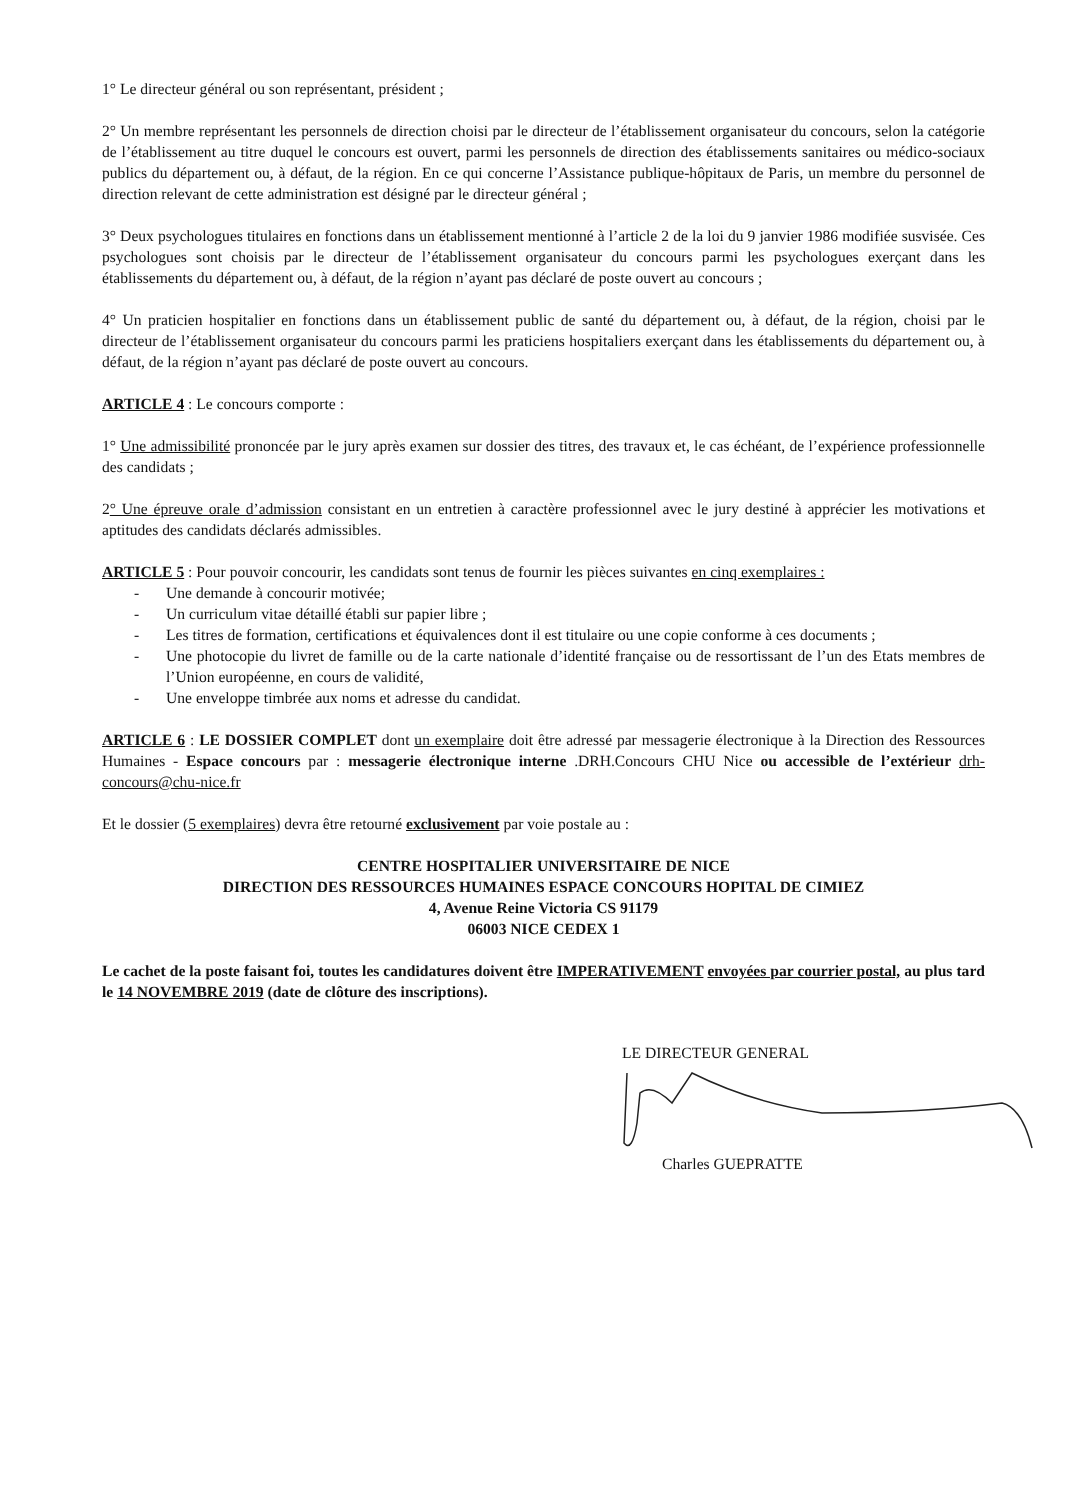1° Le directeur général ou son représentant, président ;
2° Un membre représentant les personnels de direction choisi par le directeur de l’établissement organisateur du concours, selon la catégorie de l’établissement au titre duquel le concours est ouvert, parmi les personnels de direction des établissements sanitaires ou médico-sociaux publics du département ou, à défaut, de la région. En ce qui concerne l’Assistance publique-hôpitaux de Paris, un membre du personnel de direction relevant de cette administration est désigné par le directeur général ;
3° Deux psychologues titulaires en fonctions dans un établissement mentionné à l’article 2 de la loi du 9 janvier 1986 modifiée susvisée. Ces psychologues sont choisis par le directeur de l’établissement organisateur du concours parmi les psychologues exerçant dans les établissements du département ou, à défaut, de la région n’ayant pas déclaré de poste ouvert au concours ;
4° Un praticien hospitalier en fonctions dans un établissement public de santé du département ou, à défaut, de la région, choisi par le directeur de l’établissement organisateur du concours parmi les praticiens hospitaliers exerçant dans les établissements du département ou, à défaut, de la région n’ayant pas déclaré de poste ouvert au concours.
ARTICLE 4 : Le concours comporte :
1° Une admissibilité prononcée par le jury après examen sur dossier des titres, des travaux et, le cas échéant, de l’expérience professionnelle des candidats ;
2° Une épreuve orale d’admission consistant en un entretien à caractère professionnel avec le jury destiné à apprécier les motivations et aptitudes des candidats déclarés admissibles.
ARTICLE 5 : Pour pouvoir concourir, les candidats sont tenus de fournir les pièces suivantes en cinq exemplaires :
- Une demande à concourir motivée;
- Un curriculum vitae détaillé établi sur papier libre ;
- Les titres de formation, certifications et équivalences dont il est titulaire ou une copie conforme à ces documents ;
- Une photocopie du livret de famille ou de la carte nationale d’identité française ou de ressortissant de l’un des Etats membres de l’Union européenne, en cours de validité,
- Une enveloppe timbrée aux noms et adresse du candidat.
ARTICLE 6 : LE DOSSIER COMPLET dont un exemplaire doit être adressé par messagerie électronique à la Direction des Ressources Humaines - Espace concours par : messagerie électronique interne .DRH.Concours CHU Nice ou accessible de l’extérieur drh-concours@chu-nice.fr
Et le dossier (5 exemplaires) devra être retourné exclusivement par voie postale au :
CENTRE HOSPITALIER UNIVERSITAIRE DE NICE
DIRECTION DES RESSOURCES HUMAINES ESPACE CONCOURS HOPITAL DE CIMIEZ
4, Avenue Reine Victoria CS 91179
06003 NICE CEDEX 1
Le cachet de la poste faisant foi, toutes les candidatures doivent être IMPERATIVEMENT envoyées par courrier postal, au plus tard le 14 NOVEMBRE 2019 (date de clôture des inscriptions).
LE DIRECTEUR GENERAL
Charles GUEPRATTE